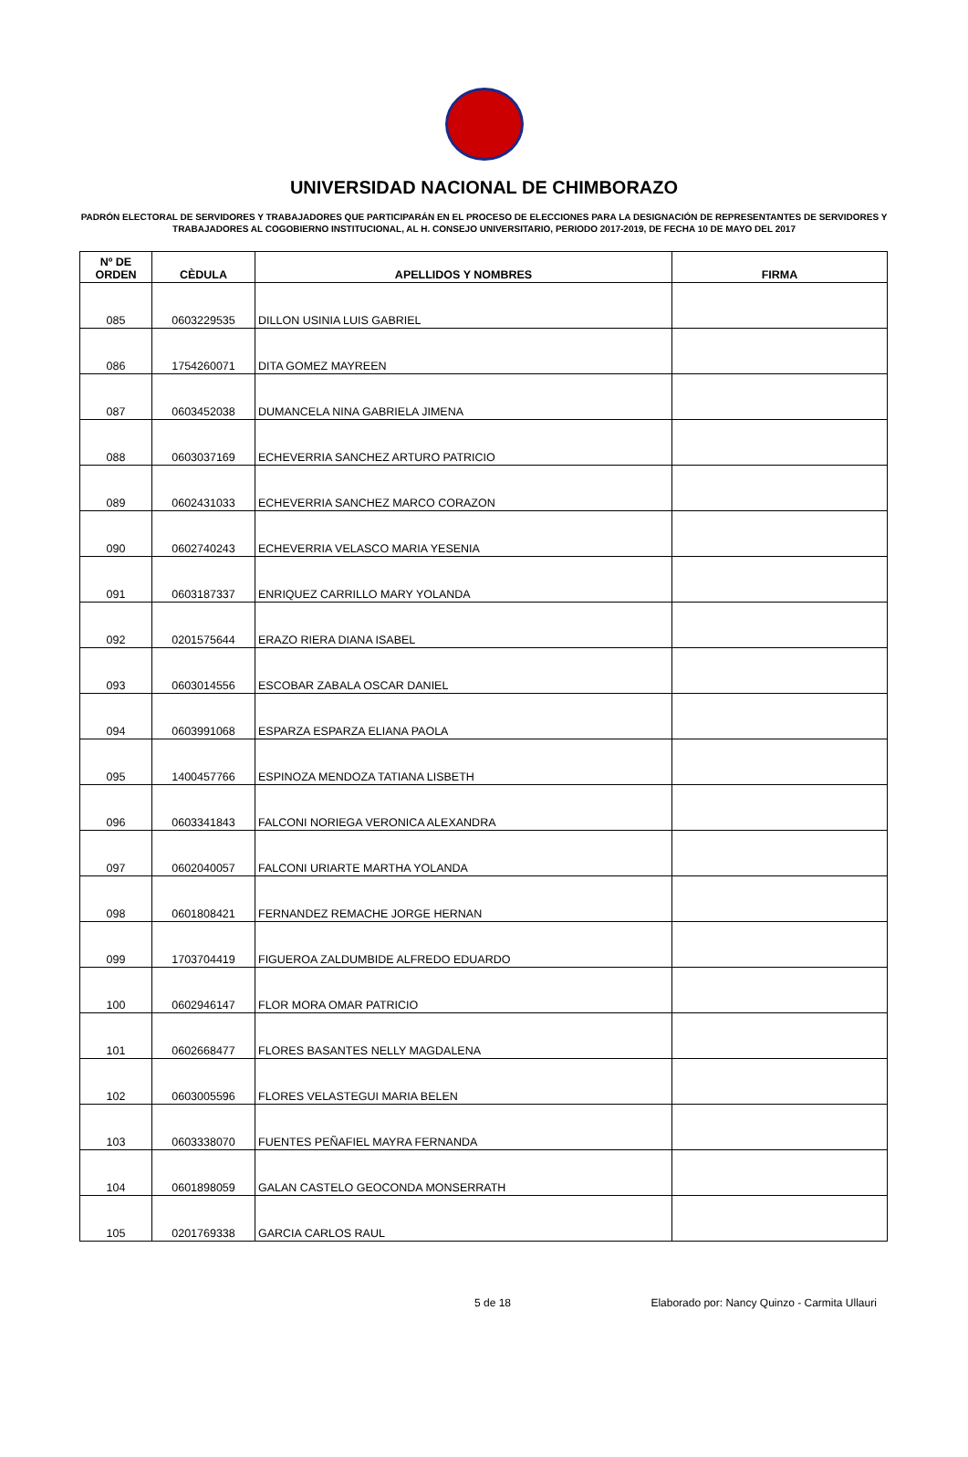UNIVERSIDAD NACIONAL DE CHIMBORAZO
PADRÓN ELECTORAL DE SERVIDORES Y TRABAJADORES QUE PARTICIPARÁN EN EL PROCESO DE ELECCIONES PARA LA DESIGNACIÓN DE REPRESENTANTES DE SERVIDORES Y TRABAJADORES AL COGOBIERNO INSTITUCIONAL, AL H. CONSEJO UNIVERSITARIO, PERIODO 2017-2019, DE FECHA 10 DE MAYO DEL 2017
| Nº DE ORDEN | CÈDULA | APELLIDOS Y NOMBRES | FIRMA |
| --- | --- | --- | --- |
| 085 | 0603229535 | DILLON USINIA LUIS GABRIEL | |
| 086 | 1754260071 | DITA GOMEZ MAYREEN | |
| 087 | 0603452038 | DUMANCELA NINA GABRIELA JIMENA | |
| 088 | 0603037169 | ECHEVERRIA SANCHEZ ARTURO PATRICIO | |
| 089 | 0602431033 | ECHEVERRIA SANCHEZ MARCO CORAZON | |
| 090 | 0602740243 | ECHEVERRIA VELASCO MARIA YESENIA | |
| 091 | 0603187337 | ENRIQUEZ CARRILLO MARY YOLANDA | |
| 092 | 0201575644 | ERAZO RIERA DIANA ISABEL | |
| 093 | 0603014556 | ESCOBAR ZABALA OSCAR DANIEL | |
| 094 | 0603991068 | ESPARZA ESPARZA ELIANA PAOLA | |
| 095 | 1400457766 | ESPINOZA MENDOZA TATIANA LISBETH | |
| 096 | 0603341843 | FALCONI NORIEGA VERONICA ALEXANDRA | |
| 097 | 0602040057 | FALCONI URIARTE MARTHA YOLANDA | |
| 098 | 0601808421 | FERNANDEZ REMACHE JORGE HERNAN | |
| 099 | 1703704419 | FIGUEROA ZALDUMBIDE ALFREDO EDUARDO | |
| 100 | 0602946147 | FLOR MORA OMAR PATRICIO | |
| 101 | 0602668477 | FLORES BASANTES NELLY MAGDALENA | |
| 102 | 0603005596 | FLORES VELASTEGUI MARIA BELEN | |
| 103 | 0603338070 | FUENTES PEÑAFIEL MAYRA FERNANDA | |
| 104 | 0601898059 | GALAN CASTELO GEOCONDA MONSERRATH | |
| 105 | 0201769338 | GARCIA CARLOS RAUL | |
5 de 18 Elaborado por: Nancy Quinzo - Carmita Ullauri